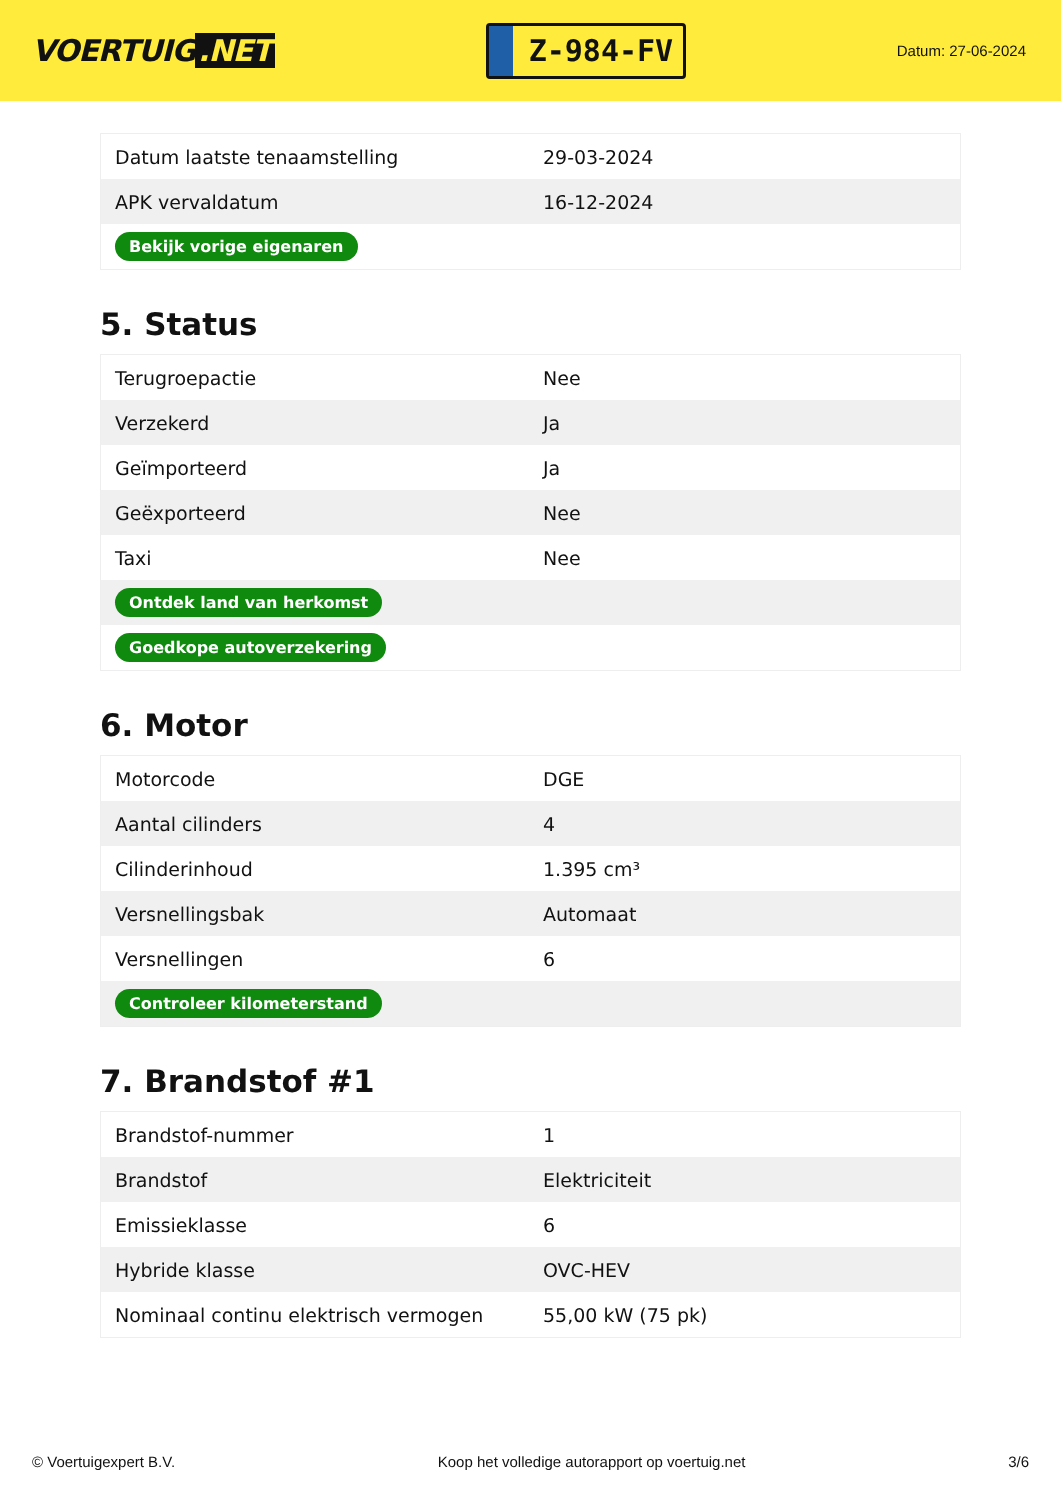VOERTUIG.NET
Z-984-FV
Datum: 27-06-2024
| Datum laatste tenaamstelling | 29-03-2024 |
| APK vervaldatum | 16-12-2024 |
| Bekijk vorige eigenaren | |
5. Status
| Terugroepactie | Nee |
| Verzekerd | Ja |
| Geïmporteerd | Ja |
| Geëxporteerd | Nee |
| Taxi | Nee |
| Ontdek land van herkomst | |
| Goedkope autoverzekering | |
6. Motor
| Motorcode | DGE |
| Aantal cilinders | 4 |
| Cilinderinhoud | 1.395 cm³ |
| Versnellingsbak | Automaat |
| Versnellingen | 6 |
| Controleer kilometerstand | |
7. Brandstof #1
| Brandstof-nummer | 1 |
| Brandstof | Elektriciteit |
| Emissieklasse | 6 |
| Hybride klasse | OVC-HEV |
| Nominaal continu elektrisch vermogen | 55,00 kW (75 pk) |
© Voertuigexpert B.V. Koop het volledige autorapport op voertuig.net 3/6